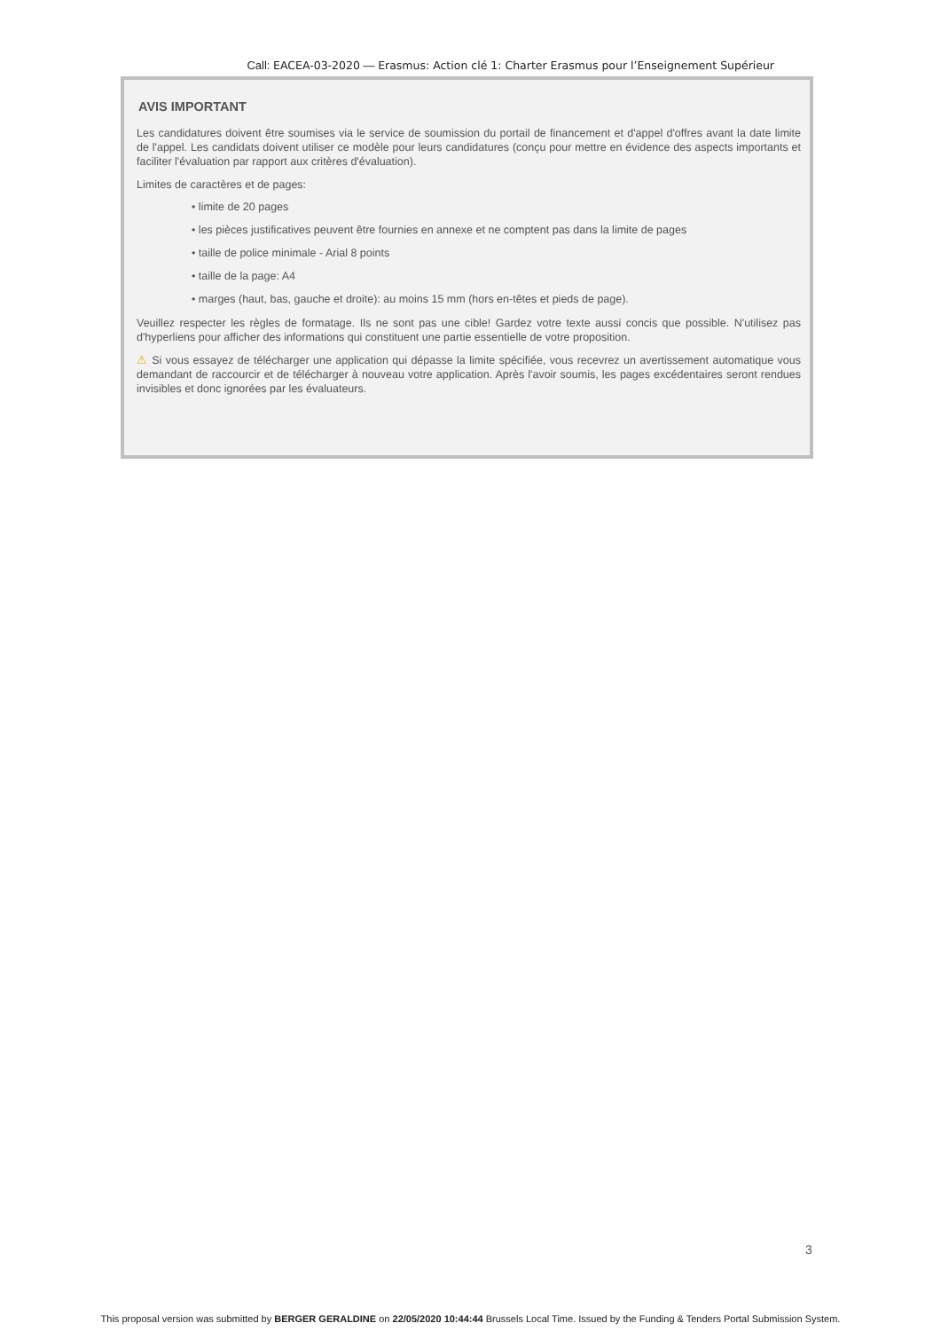Call: EACEA-03-2020 — Erasmus: Action clé 1: Charter Erasmus pour l’Enseignement Supérieur
AVIS IMPORTANT
Les candidatures doivent être soumises via le service de soumission du portail de financement et d'appel d'offres avant la date limite de l'appel. Les candidats doivent utiliser ce modèle pour leurs candidatures (conçu pour mettre en évidence des aspects importants et faciliter l'évaluation par rapport aux critères d'évaluation).
Limites de caractères et de pages:
• limite de 20 pages
• les pièces justificatives peuvent être fournies en annexe et ne comptent pas dans la limite de pages
• taille de police minimale - Arial 8 points
• taille de la page: A4
• marges (haut, bas, gauche et droite): au moins 15 mm (hors en-têtes et pieds de page).
Veuillez respecter les règles de formatage. Ils ne sont pas une cible! Gardez votre texte aussi concis que possible. N'utilisez pas d'hyperliens pour afficher des informations qui constituent une partie essentielle de votre proposition.
⚠ Si vous essayez de télécharger une application qui dépasse la limite spécifiée, vous recevrez un avertissement automatique vous demandant de raccourcir et de télécharger à nouveau votre application. Après l'avoir soumis, les pages excédentaires seront rendues invisibles et donc ignorées par les évaluateurs.
3
This proposal version was submitted by BERGER GERALDINE on 22/05/2020 10:44:44 Brussels Local Time. Issued by the Funding & Tenders Portal Submission System.